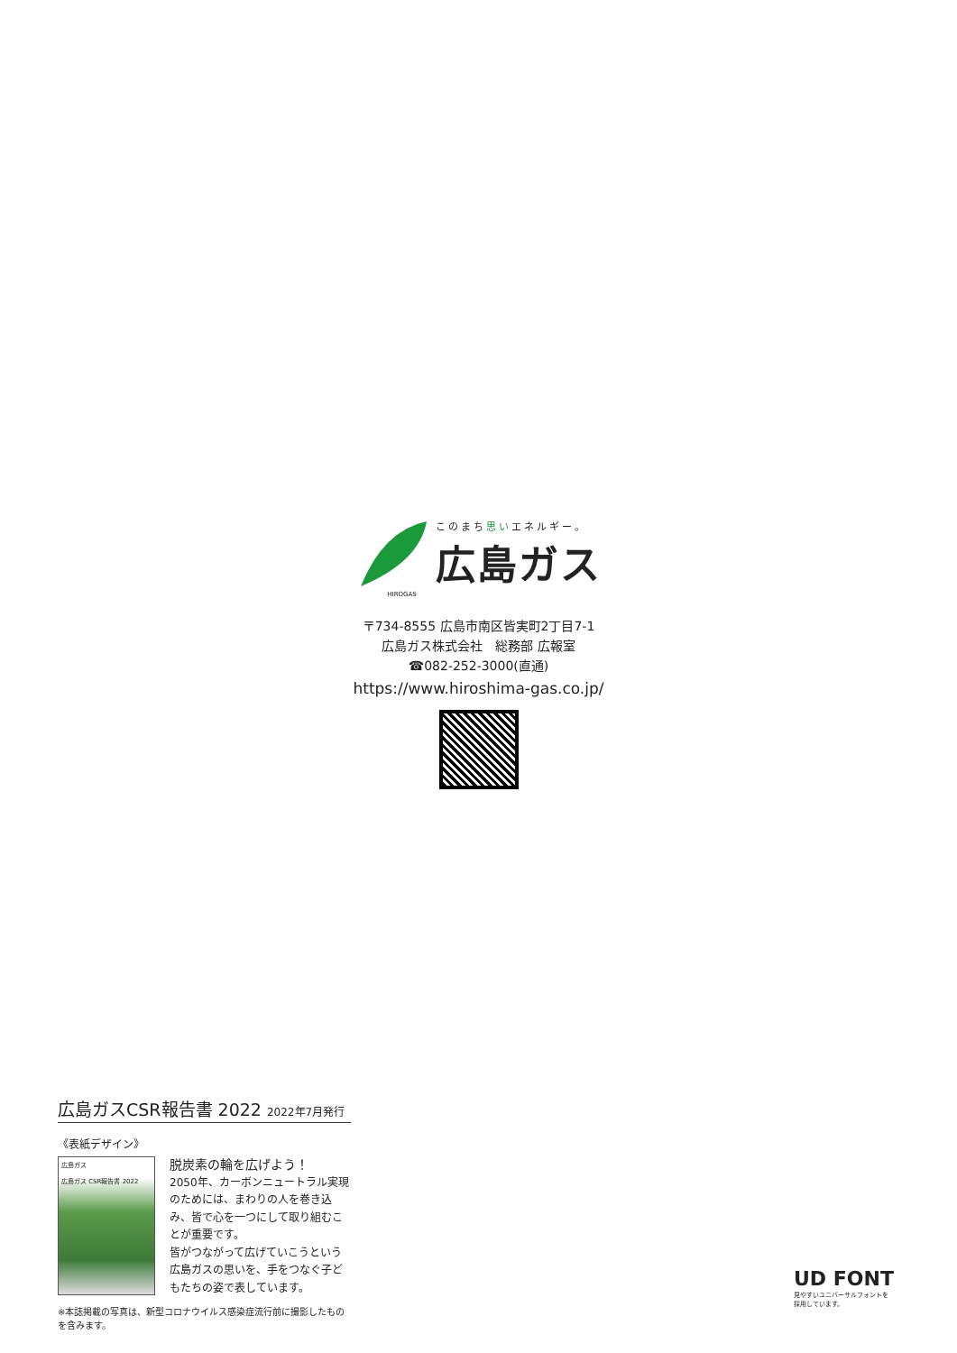このまち思いエネルギー。
広島ガス
HIROGAS
〒734-8555 広島市南区皆実町2丁目7-1
広島ガス株式会社　総務部 広報室
☎082-252-3000(直通)
https://www.hiroshima-gas.co.jp/
広島ガスCSR報告書 2022 2022年7月発行
《表紙デザイン》
広島ガス
広島ガス CSR報告書 2022
脱炭素の輪を広げよう！
2050年、カーボンニュートラル実現のためには、まわりの人を巻き込み、皆で心を一つにして取り組むことが重要です。
皆がつながって広げていこうという広島ガスの思いを、手をつなぐ子どもたちの姿で表しています。
※本誌掲載の写真は、新型コロナウイルス感染症流行前に撮影したものを含みます。
UD FONT
見やすいユニバーサルフォントを
採用しています。